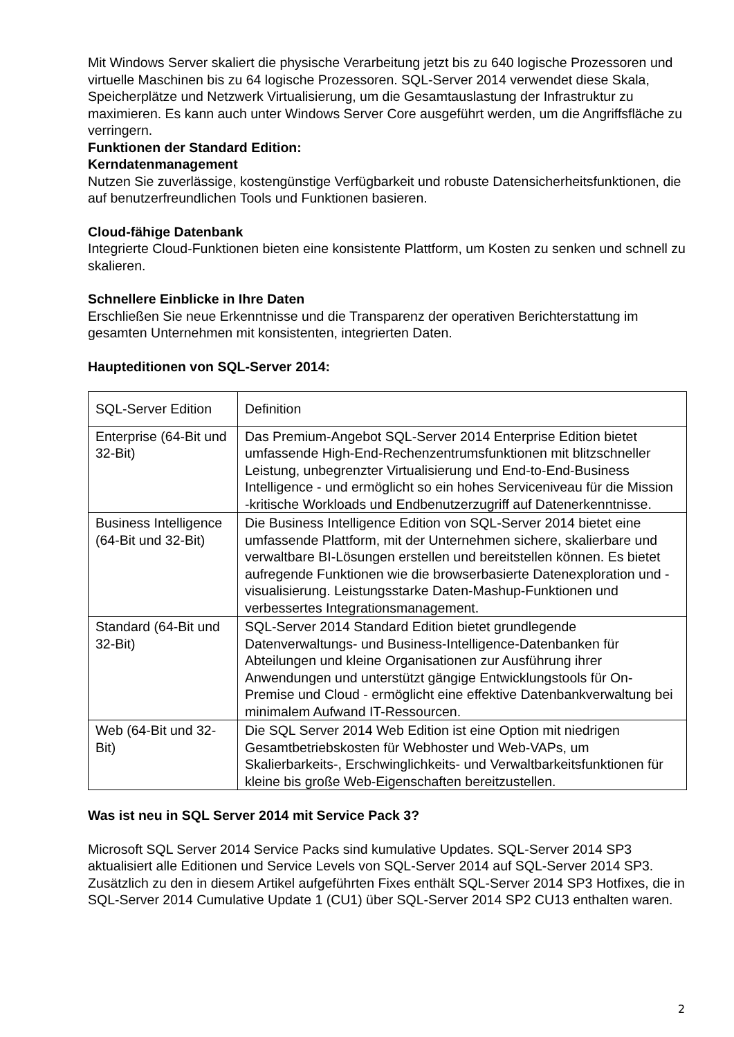Mit Windows Server skaliert die physische Verarbeitung jetzt bis zu 640 logische Prozessoren und virtuelle Maschinen bis zu 64 logische Prozessoren. SQL-Server 2014 verwendet diese Skala, Speicherplätze und Netzwerk Virtualisierung, um die Gesamtauslastung der Infrastruktur zu maximieren. Es kann auch unter Windows Server Core ausgeführt werden, um die Angriffsfläche zu verringern.
Funktionen der Standard Edition:
Kerndatenmanagement
Nutzen Sie zuverlässige, kostengünstige Verfügbarkeit und robuste Datensicherheitsfunktionen, die auf benutzerfreundlichen Tools und Funktionen basieren.
Cloud-fähige Datenbank
Integrierte Cloud-Funktionen bieten eine konsistente Plattform, um Kosten zu senken und schnell zu skalieren.
Schnellere Einblicke in Ihre Daten
Erschließen Sie neue Erkenntnisse und die Transparenz der operativen Berichterstattung im gesamten Unternehmen mit konsistenten, integrierten Daten.
Haupteditionen von SQL-Server 2014:
| SQL-Server Edition | Definition |
| Enterprise (64-Bit und 32-Bit) | Das Premium-Angebot SQL-Server 2014 Enterprise Edition bietet umfassende High-End-Rechenzentrumsfunktionen mit blitzschneller Leistung, unbegrenzter Virtualisierung und End-to-End-Business Intelligence - und ermöglicht so ein hohes Serviceniveau für die Mission -kritische Workloads und Endbenutzerzugriff auf Datenerkenntnisse. |
| Business Intelligence (64-Bit und 32-Bit) | Die Business Intelligence Edition von SQL-Server 2014 bietet eine umfassende Plattform, mit der Unternehmen sichere, skalierbare und verwaltbare BI-Lösungen erstellen und bereitstellen können. Es bietet aufregende Funktionen wie die browserbasierte Datenexploration und -visualisierung. Leistungsstarke Daten-Mashup-Funktionen und verbessertes Integrationsmanagement. |
| Standard (64-Bit und 32-Bit) | SQL-Server 2014 Standard Edition bietet grundlegende Datenverwaltungs- und Business-Intelligence-Datenbanken für Abteilungen und kleine Organisationen zur Ausführung ihrer Anwendungen und unterstützt gängige Entwicklungstools für On-Premise und Cloud - ermöglicht eine effektive Datenbankverwaltung bei minimalem Aufwand IT-Ressourcen. |
| Web (64-Bit und 32-Bit) | Die SQL Server 2014 Web Edition ist eine Option mit niedrigen Gesamtbetriebskosten für Webhoster und Web-VAPs, um Skalierbarkeits-, Erschwinglichkeits- und Verwaltbarkeitsfunktionen für kleine bis große Web-Eigenschaften bereitzustellen. |
Was ist neu in SQL Server 2014 mit Service Pack 3?
Microsoft SQL Server 2014 Service Packs sind kumulative Updates. SQL-Server 2014 SP3 aktualisiert alle Editionen und Service Levels von SQL-Server 2014 auf SQL-Server 2014 SP3. Zusätzlich zu den in diesem Artikel aufgeführten Fixes enthält SQL-Server 2014 SP3 Hotfixes, die in SQL-Server 2014 Cumulative Update 1 (CU1) über SQL-Server 2014 SP2 CU13 enthalten waren.
2